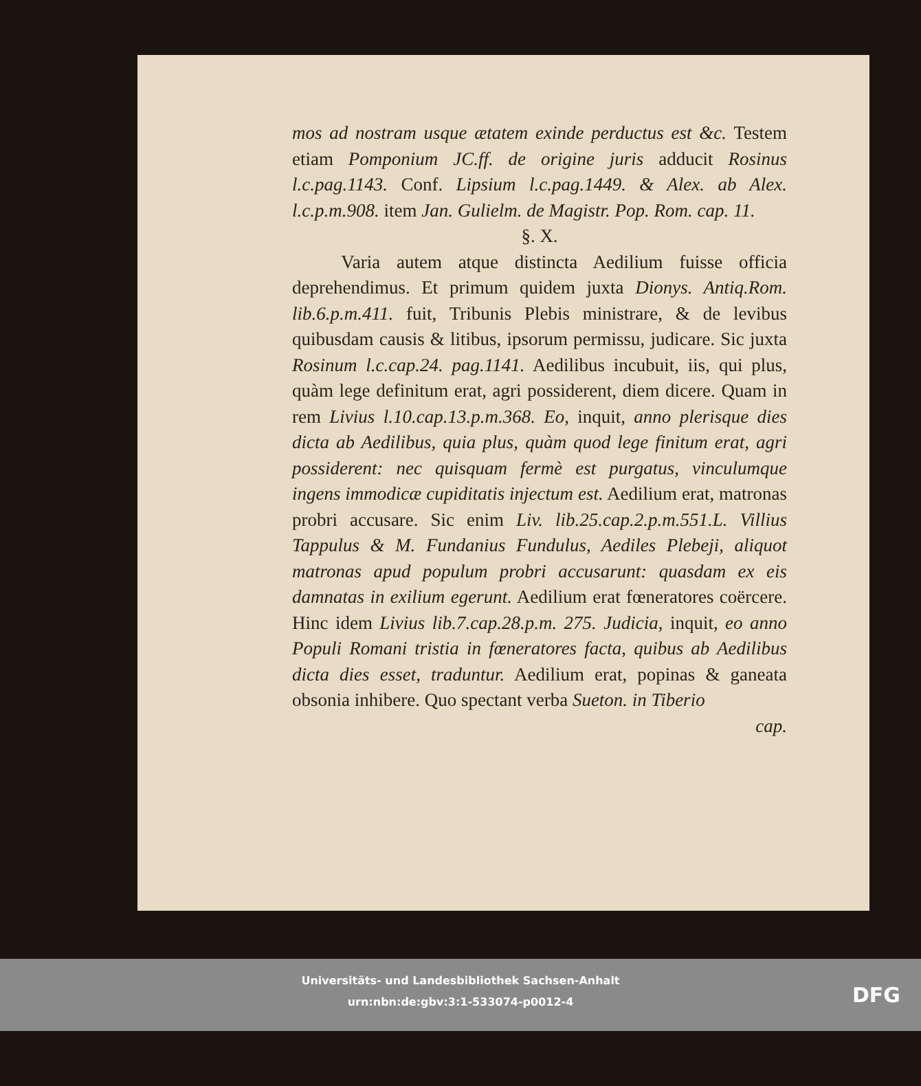mos ad nostram usque ætatem exinde perductus est &c. Testem etiam Pomponium JC.ff. de origine juris adducit Rosinus l.c.pag.1143. Conf. Lipsium l.c.pag.1449. & Alex. ab Alex. l.c.p.m.908. item Jan. Gulielm. de Magistr. Pop. Rom. cap. 11.
§. X.
Varia autem atque distincta Aedilium fuisse officia deprehendimus. Et primum quidem juxta Dionys. Antiq.Rom. lib.6.p.m.411. fuit, Tribunis Plebis ministrare, & de levibus quibusdam causis & litibus, ipsorum permissu, judicare. Sic juxta Rosinum l.c.cap.24. pag.1141. Aedilibus incubuit, iis, qui plus, quàm lege definitum erat, agri possiderent, diem dicere. Quam in rem Livius l.10.cap.13.p.m.368. Eo, inquit, anno plerisque dies dicta ab Aedilibus, quia plus, quàm quod lege finitum erat, agri possiderent: nec quisquam fermè est purgatus, vinculumque ingens immodicæ cupiditatis injectum est. Aedilium erat, matronas probri accusare. Sic enim Liv. lib.25.cap.2.p.m.551.L. Villius Tappulus & M. Fundanius Fundulus, Aediles Plebeji, aliquot matronas apud populum probri accusarunt: quasdam ex eis damnatas in exilium egerunt. Aedilium erat fœneratores coërcere. Hinc idem Livius lib.7.cap.28.p.m. 275. Judicia, inquit, eo anno Populi Romani tristia in fœneratores facta, quibus ab Aedilibus dicta dies esset, traduntur. Aedilium erat, popinas & ganeata obsonia inhibere. Quo spectant verba Sueton. in Tiberio
cap.
Universitäts- und Landesbibliothek Sachsen-Anhalt
urn:nbn:de:gbv:3:1-533074-p0012-4
DFG